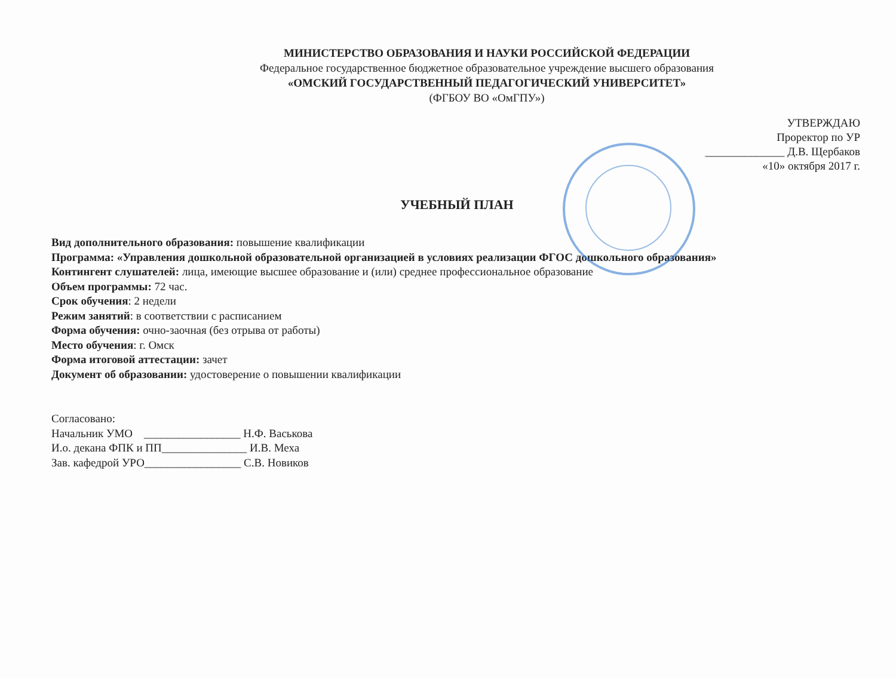МИНИСТЕРСТВО ОБРАЗОВАНИЯ И НАУКИ РОССИЙСКОЙ ФЕДЕРАЦИИ
Федеральное государственное бюджетное образовательное учреждение высшего образования
«ОМСКИЙ ГОСУДАРСТВЕННЫЙ ПЕДАГОГИЧЕСКИЙ УНИВЕРСИТЕТ»
(ФГБОУ ВО «ОмГПУ»)
УТВЕРЖДАЮ
Проректор по УР
______________ Д.В. Щербаков
«10» октября 2017 г.
УЧЕБНЫЙ ПЛАН
Вид дополнительного образования: повышение квалификации
Программа: «Управления дошкольной образовательной организацией в условиях реализации ФГОС дошкольного образования»
Контингент слушателей: лица, имеющие высшее образование и (или) среднее профессиональное образование
Объем программы: 72 час.
Срок обучения: 2 недели
Режим занятий: в соответствии с расписанием
Форма обучения: очно-заочная (без отрыва от работы)
Место обучения: г. Омск
Форма итоговой аттестации: зачет
Документ об образовании: удостоверение о повышении квалификации
Согласовано:
Начальник УМО _________________ Н.Ф. Васькова
И.о. декана ФПК и ПП_______________ И.В. Меха
Зав. кафедрой УРО_________________ С.В. Новиков